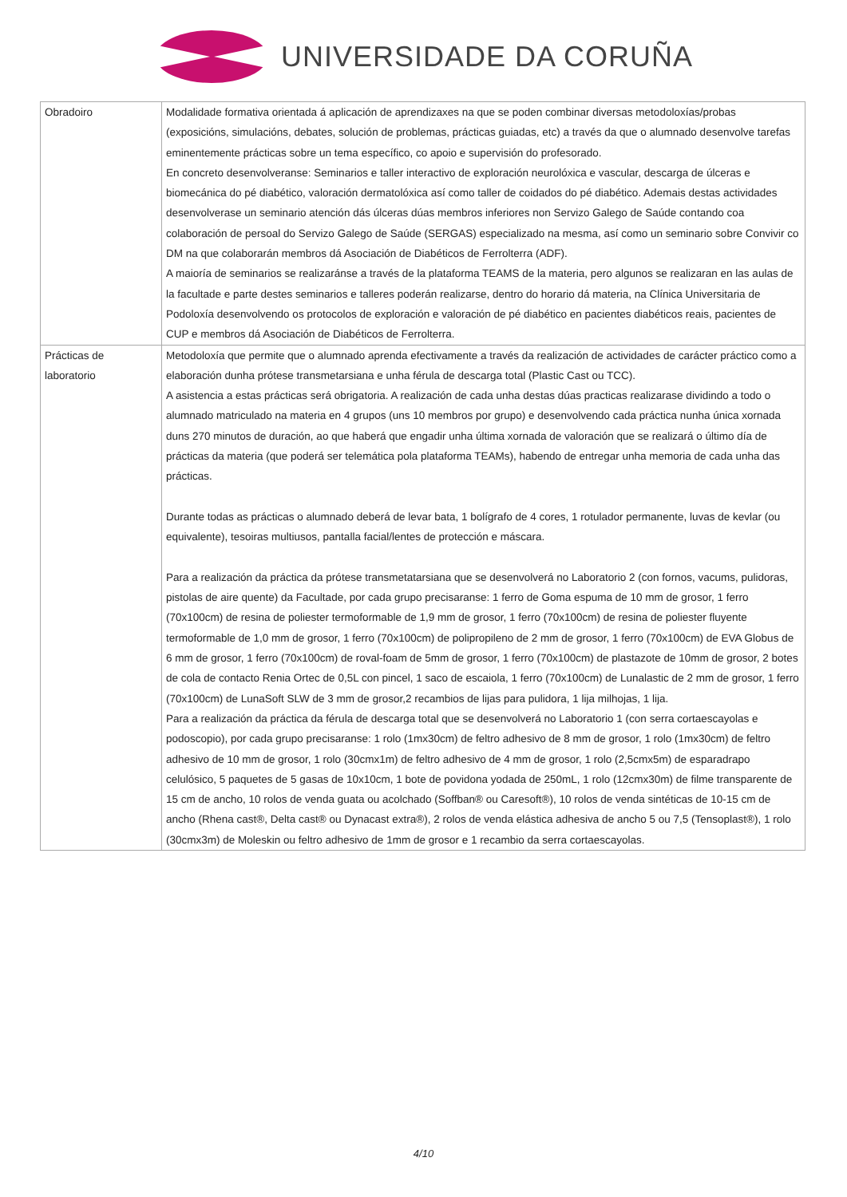UNIVERSIDADE DA CORUÑA
| Obradoiro | Modalidade formativa orientada á aplicación de aprendizaxes na que se poden combinar diversas metodoloxías/probas (exposicións, simulacións, debates, solución de problemas, prácticas guiadas, etc) a través da que o alumnado desenvolve tarefas eminentemente prácticas sobre un tema específico, co apoio e supervisión do profesorado. En concreto desenvolveranse: Seminarios e taller interactivo de exploración neurolóxica e vascular, descarga de úlceras e biomecánica do pé diabético, valoración dermatolóxica así como taller de coidados do pé diabético. Ademais destas actividades desenvolverase un seminario atención dás úlceras dúas membros inferiores non Servizo Galego de Saúde contando coa colaboración de persoal do Servizo Galego de Saúde (SERGAS) especializado na mesma, así como un seminario sobre Convivir co DM na que colaborarán membros dá Asociación de Diabéticos de Ferrolterra (ADF). A maioría de seminarios se realizaránse a través de la plataforma TEAMS de la materia, pero algunos se realizaran en las aulas de la facultade e parte destes seminarios e talleres poderán realizarse, dentro do horario dá materia, na Clínica Universitaria de Podoloxía desenvolvendo os protocolos de exploración e valoración de pé diabético en pacientes diabéticos reais, pacientes de CUP e membros dá Asociación de Diabéticos de Ferrolterra. |
| Prácticas de laboratorio | Metodoloxía que permite que o alumnado aprenda efectivamente a través da realización de actividades de carácter práctico como a elaboración dunha prótese transmetarsiana e unha férula de descarga total (Plastic Cast ou TCC). A asistencia a estas prácticas será obrigatoria. A realización de cada unha destas dúas practicas realizarase dividindo a todo o alumnado matriculado na materia en 4 grupos (uns 10 membros por grupo) e desenvolvendo cada práctica nunha única xornada duns 270 minutos de duración, ao que haberá que engadir unha última xornada de valoración que se realizará o último día de prácticas da materia (que poderá ser telemática pola plataforma TEAMs), habendo de entregar unha memoria de cada unha das prácticas. Durante todas as prácticas o alumnado deberá de levar bata, 1 bolígrafo de 4 cores, 1 rotulador permanente, luvas de kevlar (ou equivalente), tesoiras multiusos, pantalla facial/lentes de protección e máscara. Para a realización da práctica da prótese transmetatarsiana que se desenvolverá no Laboratorio 2 (con fornos, vacums, pulidoras, pistolas de aire quente) da Facultade, por cada grupo precisaranse: 1 ferro de Goma espuma de 10 mm de grosor, 1 ferro (70x100cm) de resina de poliester termoformable de 1,9 mm de grosor, 1 ferro (70x100cm) de resina de poliester fluyente termoformable de 1,0 mm de grosor, 1 ferro (70x100cm) de polipropileno de 2 mm de grosor, 1 ferro (70x100cm) de EVA Globus de 6 mm de grosor, 1 ferro (70x100cm) de roval-foam de 5mm de grosor, 1 ferro (70x100cm) de plastazote de 10mm de grosor, 2 botes de cola de contacto Renia Ortec de 0,5L con pincel, 1 saco de escaiola, 1 ferro (70x100cm) de Lunalastic de 2 mm de grosor, 1 ferro (70x100cm) de LunaSoft SLW de 3 mm de grosor,2 recambios de lijas para pulidora, 1 lija milhojas, 1 lija. Para a realización da práctica da férula de descarga total que se desenvolverá no Laboratorio 1 (con serra cortaescayolas e podoscopio), por cada grupo precisaranse: 1 rolo (1mx30cm) de feltro adhesivo de 8 mm de grosor, 1 rolo (1mx30cm) de feltro adhesivo de 10 mm de grosor, 1 rolo (30cmx1m) de feltro adhesivo de 4 mm de grosor, 1 rolo (2,5cmx5m) de esparadrapo celulósico, 5 paquetes de 5 gasas de 10x10cm, 1 bote de povidona yodada de 250mL, 1 rolo (12cmx30m) de filme transparente de 15 cm de ancho, 10 rolos de venda guata ou acolchado (Soffban® ou Caresoft®), 10 rolos de venda sintéticas de 10-15 cm de ancho (Rhena cast®, Delta cast® ou Dynacast extra®), 2 rolos de venda elástica adhesiva de ancho 5 ou 7,5 (Tensoplast®), 1 rolo (30cmx3m) de Moleskin ou feltro adhesivo de 1mm de grosor e 1 recambio da serra cortaescayolas. |
4/10